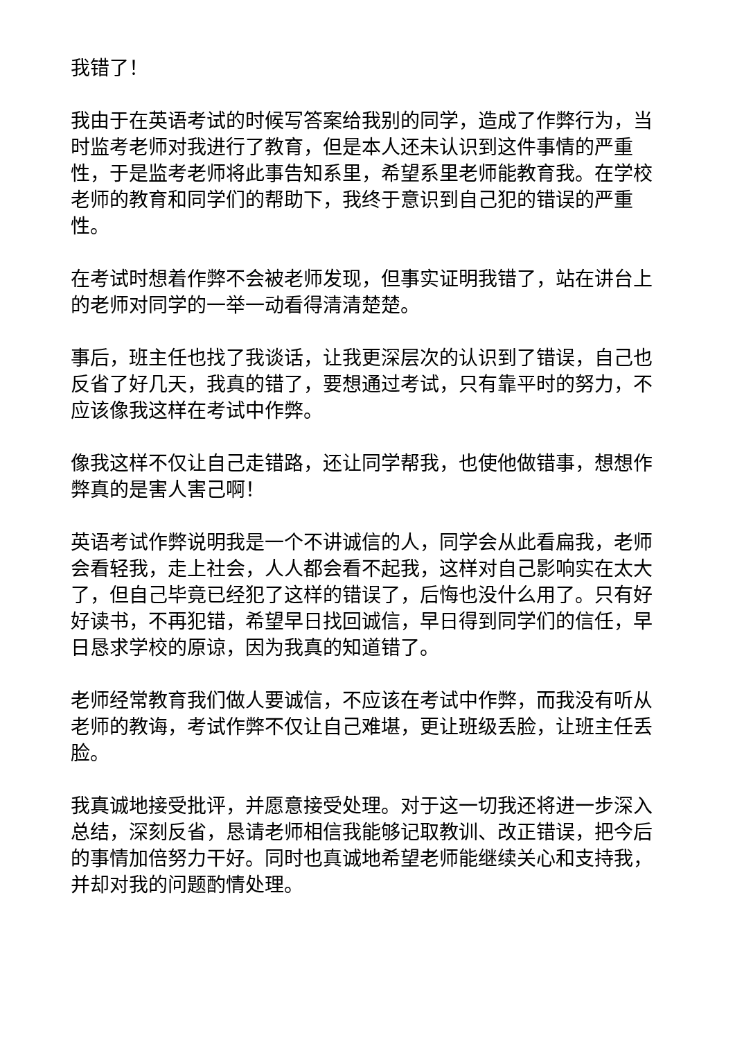我错了！
我由于在英语考试的时候写答案给我别的同学，造成了作弊行为，当时监考老师对我进行了教育，但是本人还未认识到这件事情的严重性，于是监考老师将此事告知系里，希望系里老师能教育我。在学校老师的教育和同学们的帮助下，我终于意识到自己犯的错误的严重性。
在考试时想着作弊不会被老师发现，但事实证明我错了，站在讲台上的老师对同学的一举一动看得清清楚楚。
事后，班主任也找了我谈话，让我更深层次的认识到了错误，自己也反省了好几天，我真的错了，要想通过考试，只有靠平时的努力，不应该像我这样在考试中作弊。
像我这样不仅让自己走错路，还让同学帮我，也使他做错事，想想作弊真的是害人害己啊！
英语考试作弊说明我是一个不讲诚信的人，同学会从此看扁我，老师会看轻我，走上社会，人人都会看不起我，这样对自己影响实在太大了，但自己毕竟已经犯了这样的错误了，后悔也没什么用了。只有好好读书，不再犯错，希望早日找回诚信，早日得到同学们的信任，早日恳求学校的原谅，因为我真的知道错了。
老师经常教育我们做人要诚信，不应该在考试中作弊，而我没有听从老师的教诲，考试作弊不仅让自己难堪，更让班级丢脸，让班主任丢脸。
我真诚地接受批评，并愿意接受处理。对于这一切我还将进一步深入总结，深刻反省，恳请老师相信我能够记取教训、改正错误，把今后的事情加倍努力干好。同时也真诚地希望老师能继续关心和支持我，并却对我的问题酌情处理。